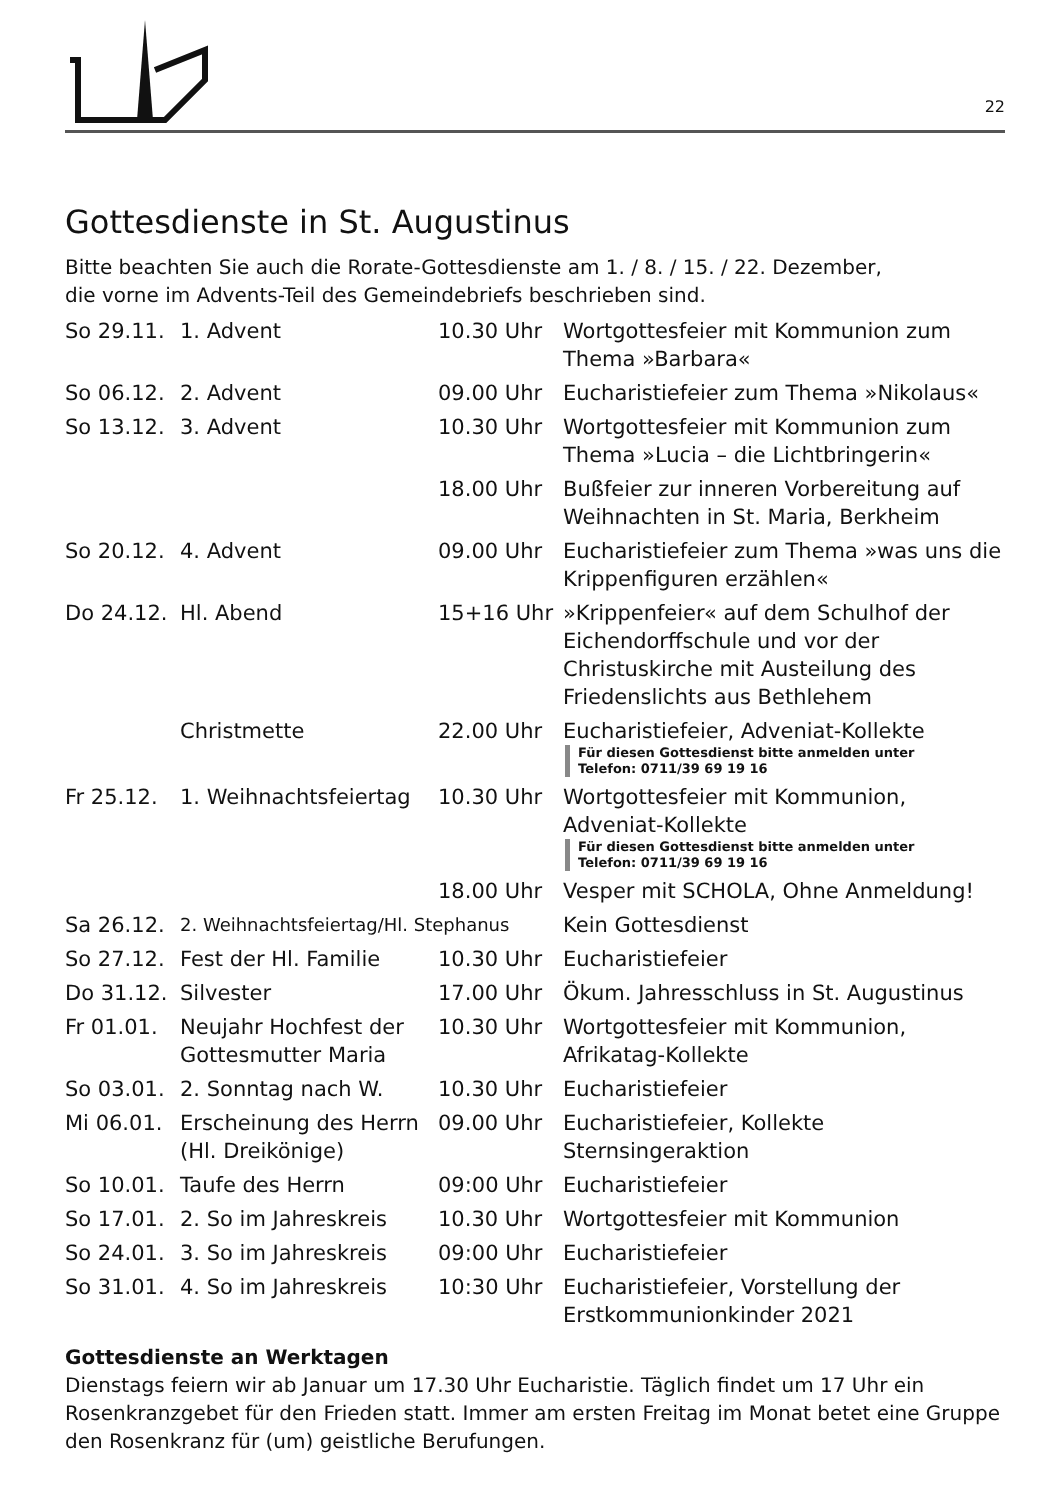22
Gottesdienste in St. Augustinus
Bitte beachten Sie auch die Rorate-Gottesdienste am 1. / 8. / 15. / 22. Dezember,
die vorne im Advents-Teil des Gemeindebriefs beschrieben sind.
| So 29.11. | 1. Advent | 10.30 Uhr | Wortgottesfeier mit Kommunion zum Thema »Barbara« |
| So 06.12. | 2. Advent | 09.00 Uhr | Eucharistiefeier zum Thema »Nikolaus« |
| So 13.12. | 3. Advent | 10.30 Uhr | Wortgottesfeier mit Kommunion zum Thema »Lucia – die Lichtbringerin« |
| | | 18.00 Uhr | Bußfeier zur inneren Vorbereitung auf Weihnachten in St. Maria, Berkheim |
| So 20.12. | 4. Advent | 09.00 Uhr | Eucharistiefeier zum Thema »was uns die Krippenfiguren erzählen« |
| Do 24.12. | Hl. Abend | 15+16 Uhr | »Krippenfeier« auf dem Schulhof der Eichendorffschule und vor der Christuskirche mit Austeilung des Friedenslichts aus Bethlehem |
| | Christmette | 22.00 Uhr | Eucharistiefeier, Adveniat-Kollekte Für diesen Gottesdienst bitte anmelden unter Telefon: 0711/39 69 19 16 |
| Fr 25.12. | 1. Weihnachtsfeiertag | 10.30 Uhr | Wortgottesfeier mit Kommunion, Adveniat-Kollekte Für diesen Gottesdienst bitte anmelden unter Telefon: 0711/39 69 19 16 |
| | | 18.00 Uhr | Vesper mit SCHOLA, Ohne Anmeldung! |
| Sa 26.12. | 2. Weihnachtsfeiertag/Hl. Stephanus | | Kein Gottesdienst |
| So 27.12. | Fest der Hl. Familie | 10.30 Uhr | Eucharistiefeier |
| Do 31.12. | Silvester | 17.00 Uhr | Ökum. Jahresschluss in St. Augustinus |
| Fr 01.01. | Neujahr Hochfest der Gottesmutter Maria | 10.30 Uhr | Wortgottesfeier mit Kommunion, Afrikatag-Kollekte |
| So 03.01. | 2. Sonntag nach W. | 10.30 Uhr | Eucharistiefeier |
| Mi 06.01. | Erscheinung des Herrn (Hl. Dreikönige) | 09.00 Uhr | Eucharistiefeier, Kollekte Sternsingeraktion |
| So 10.01. | Taufe des Herrn | 09:00 Uhr | Eucharistiefeier |
| So 17.01. | 2. So im Jahreskreis | 10.30 Uhr | Wortgottesfeier mit Kommunion |
| So 24.01. | 3. So im Jahreskreis | 09:00 Uhr | Eucharistiefeier |
| So 31.01. | 4. So im Jahreskreis | 10:30 Uhr | Eucharistiefeier, Vorstellung der Erstkommunionkinder 2021 |
Gottesdienste an Werktagen
Dienstags feiern wir ab Januar um 17.30 Uhr Eucharistie. Täglich findet um 17 Uhr ein Rosenkranzgebet für den Frieden statt. Immer am ersten Freitag im Monat betet eine Gruppe den Rosenkranz für (um) geistliche Berufungen.